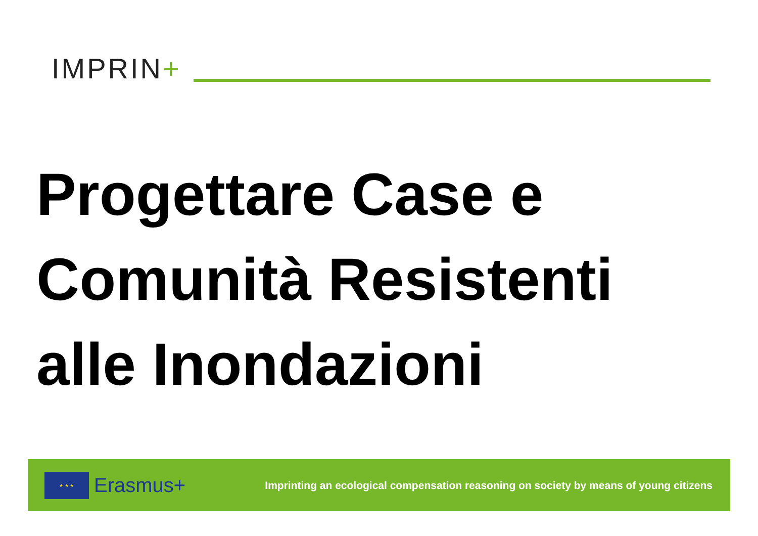IMPRIN+
Progettare Case e
Comunità Resistenti
alle Inondazioni
★ ★ ★
Erasmus+
Imprinting an ecological compensation reasoning on society by means of young citizens